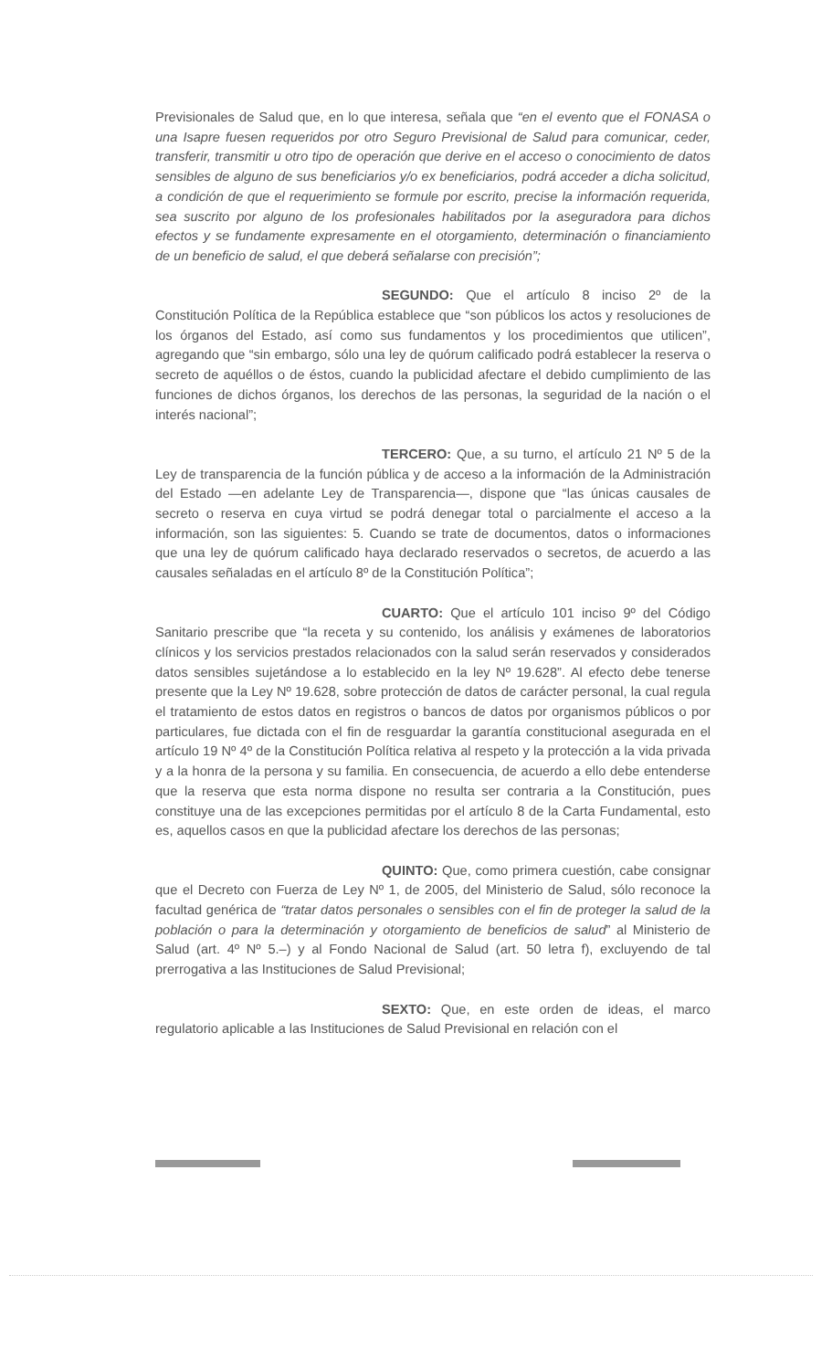Previsionales de Salud que, en lo que interesa, señala que “en el evento que el FONASA o una Isapre fuesen requeridos por otro Seguro Previsional de Salud para comunicar, ceder, transferir, transmitir u otro tipo de operación que derive en el acceso o conocimiento de datos sensibles de alguno de sus beneficiarios y/o ex beneficiarios, podrá acceder a dicha solicitud, a condición de que el requerimiento se formule por escrito, precise la información requerida, sea suscrito por alguno de los profesionales habilitados por la aseguradora para dichos efectos y se fundamente expresamente en el otorgamiento, determinación o financiamiento de un beneficio de salud, el que deberá señalarse con precisión”;
SEGUNDO: Que el artículo 8 inciso 2º de la Constitución Política de la República establece que “son públicos los actos y resoluciones de los órganos del Estado, así como sus fundamentos y los procedimientos que utilicen”, agregando que “sin embargo, sólo una ley de quórum calificado podrá establecer la reserva o secreto de aquéllos o de éstos, cuando la publicidad afectare el debido cumplimiento de las funciones de dichos órganos, los derechos de las personas, la seguridad de la nación o el interés nacional”;
TERCERO: Que, a su turno, el artículo 21 Nº 5 de la Ley de transparencia de la función pública y de acceso a la información de la Administración del Estado —en adelante Ley de Transparencia—, dispone que “las únicas causales de secreto o reserva en cuya virtud se podrá denegar total o parcialmente el acceso a la información, son las siguientes: 5. Cuando se trate de documentos, datos o informaciones que una ley de quórum calificado haya declarado reservados o secretos, de acuerdo a las causales señaladas en el artículo 8º de la Constitución Política”;
CUARTO: Que el artículo 101 inciso 9º del Código Sanitario prescribe que “la receta y su contenido, los análisis y exámenes de laboratorios clínicos y los servicios prestados relacionados con la salud serán reservados y considerados datos sensibles sujetándose a lo establecido en la ley Nº 19.628”. Al efecto debe tenerse presente que la Ley Nº 19.628, sobre protección de datos de carácter personal, la cual regula el tratamiento de estos datos en registros o bancos de datos por organismos públicos o por particulares, fue dictada con el fin de resguardar la garantía constitucional asegurada en el artículo 19 Nº 4º de la Constitución Política relativa al respeto y la protección a la vida privada y a la honra de la persona y su familia. En consecuencia, de acuerdo a ello debe entenderse que la reserva que esta norma dispone no resulta ser contraria a la Constitución, pues constituye una de las excepciones permitidas por el artículo 8 de la Carta Fundamental, esto es, aquellos casos en que la publicidad afectare los derechos de las personas;
QUINTO: Que, como primera cuestión, cabe consignar que el Decreto con Fuerza de Ley Nº 1, de 2005, del Ministerio de Salud, sólo reconoce la facultad genérica de “tratar datos personales o sensibles con el fin de proteger la salud de la población o para la determinación y otorgamiento de beneficios de salud” al Ministerio de Salud (art. 4º Nº 5.–) y al Fondo Nacional de Salud (art. 50 letra f), excluyendo de tal prerrogativa a las Instituciones de Salud Previsional;
SEXTO: Que, en este orden de ideas, el marco regulatorio aplicable a las Instituciones de Salud Previsional en relación con el